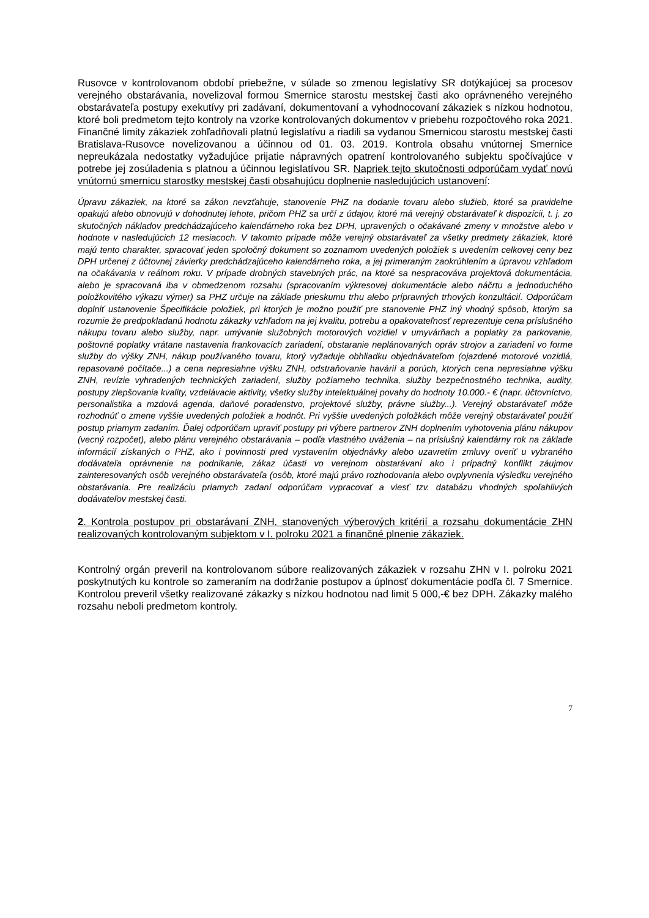Rusovce v kontrolovanom období priebežne, v súlade so zmenou legislatívy SR dotýkajúcej sa procesov verejného obstarávania, novelizoval formou Smernice starostu mestskej časti ako oprávneného verejného obstarávateľa postupy exekutívy pri zadávaní, dokumentovaní a vyhodnocovaní zákaziek s nízkou hodnotou, ktoré boli predmetom tejto kontroly na vzorke kontrolovaných dokumentov v priebehu rozpočtového roka 2021. Finančné limity zákaziek zohľadňovali platnú legislatívu a riadili sa vydanou Smernicou starostu mestskej časti Bratislava-Rusovce novelizovanou a účinnou od 01. 03. 2019. Kontrola obsahu vnútornej Smernice nepreukázala nedostatky vyžadujúce prijatie nápravných opatrení kontrolovaného subjektu spočívajúce v potrebe jej zosúladenia s platnou a účinnou legislatívou SR. Napriek tejto skutočnosti odporúčam vydať novú vnútornú smernicu starostky mestskej časti obsahujúcu doplnenie nasledujúcich ustanovení:
Úpravu zákaziek, na ktoré sa zákon nevzťahuje, stanovenie PHZ na dodanie tovaru alebo služieb, ktoré sa pravidelne opakujú alebo obnovujú v dohodnutej lehote, pričom PHZ sa určí z údajov, ktoré má verejný obstarávateľ k dispozícii, t. j. zo skutočných nákladov predchádzajúceho kalendárneho roka bez DPH, upravených o očakávané zmeny v množstve alebo v hodnote v nasledujúcich 12 mesiacoch. V takomto prípade môže verejný obstarávateľ za všetky predmety zákaziek, ktoré majú tento charakter, spracovať jeden spoločný dokument so zoznamom uvedených položiek s uvedením celkovej ceny bez DPH určenej z účtovnej závierky predchádzajúceho kalendárneho roka, a jej primeraným zaokrúhlením a úpravou vzhľadom na očakávania v reálnom roku. V prípade drobných stavebných prác, na ktoré sa nespracováva projektová dokumentácia, alebo je spracovaná iba v obmedzenom rozsahu (spracovaním výkresovej dokumentácie alebo náčrtu a jednoduchého položkovitého výkazu výmer) sa PHZ určuje na základe prieskumu trhu alebo prípravných trhových konzultácií. Odporúčam doplniť ustanovenie Špecifikácie položiek, pri ktorých je možno použiť pre stanovenie PHZ iný vhodný spôsob, ktorým sa rozumie že predpokladanú hodnotu zákazky vzhľadom na jej kvalitu, potrebu a opakovateľnosť reprezentuje cena príslušného nákupu tovaru alebo služby, napr. umývanie služobných motorových vozidiel v umyvárňach a poplatky za parkovanie, poštovné poplatky vrátane nastavenia frankovacích zariadení, obstaranie neplánovaných opráv strojov a zariadení vo forme služby do výšky ZNH, nákup používaného tovaru, ktorý vyžaduje obhliadku objednávateľom (ojazdené motorové vozidlá, repasované počítače...) a cena nepresiahne výšku ZNH, odstraňovanie havárií a porúch, ktorých cena nepresiahne výšku ZNH, revízie vyhradených technických zariadení, služby požiarneho technika, služby bezpečnostného technika, audity, postupy zlepšovania kvality, vzdelávacie aktivity, všetky služby intelektuálnej povahy do hodnoty 10.000.- € (napr. účtovníctvo, personalistika a mzdová agenda, daňové poradenstvo, projektové služby, právne služby...). Verejný obstarávateľ môže rozhodnúť o zmene vyššie uvedených položiek a hodnôt. Pri vyššie uvedených položkách môže verejný obstarávateľ použiť postup priamym zadaním. Ďalej odporúčam upraviť postupy pri výbere partnerov ZNH doplnením vyhotovenia plánu nákupov (vecný rozpočet), alebo plánu verejného obstarávania – podľa vlastného uváženia – na príslušný kalendárny rok na základe informácií získaných o PHZ, ako i povinnosti pred vystavením objednávky alebo uzavretím zmluvy overiť u vybraného dodávateľa oprávnenie na podnikanie, zákaz účasti vo verejnom obstarávaní ako i prípadný konflikt záujmov zainteresovaných osôb verejného obstarávateľa (osôb, ktoré majú právo rozhodovania alebo ovplyvnenia výsledku verejného obstarávania. Pre realizáciu priamych zadaní odporúčam vypracovať a viesť tzv. databázu vhodných spoľahlivých dodávateľov mestskej časti.
2. Kontrola postupov pri obstarávaní ZNH, stanovených výberových kritérií a rozsahu dokumentácie ZHN realizovaných kontrolovaným subjektom v I. polroku 2021 a finančné plnenie zákaziek.
Kontrolný orgán preveril na kontrolovanom súbore realizovaných zákaziek v rozsahu ZHN v I. polroku 2021 poskytnutých ku kontrole so zameraním na dodržanie postupov a úplnosť dokumentácie podľa čl. 7 Smernice. Kontrolou preveril všetky realizované zákazky s nízkou hodnotou nad limit 5 000,-€ bez DPH. Zákazky malého rozsahu neboli predmetom kontroly.
7